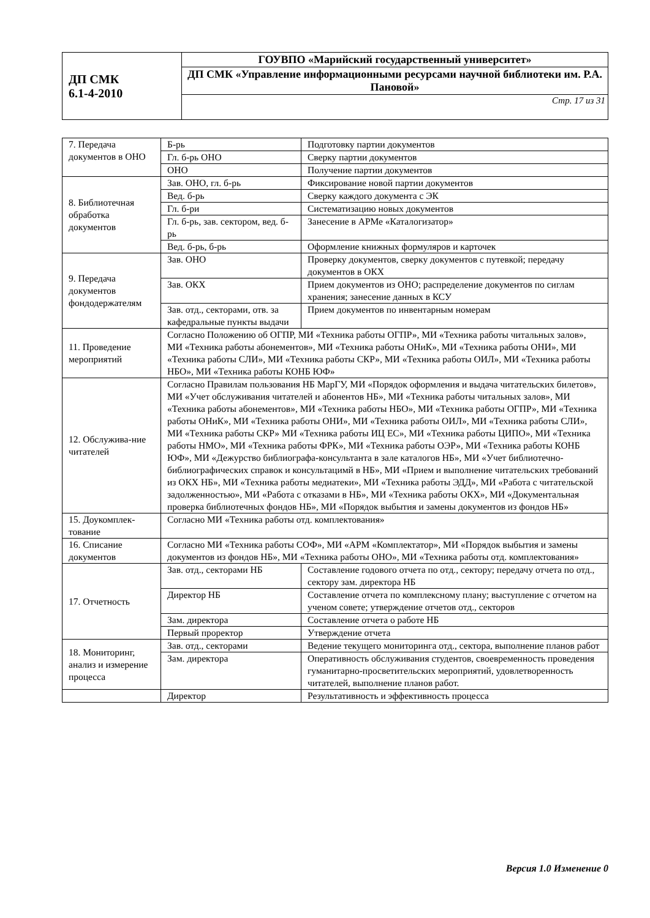| ДП СМК 6.1-4-2010 | ГОУВПО «Марийский государственный университет» |
| | ДП СМК «Управление информационными ресурсами научной библиотеки им. Р.А. Пановой» |
| | Стр. 17 из 31 |
| 7. Передача документов в ОНО | Б-рь | Подготовку партии документов |
| | Гл. б-рь ОНО | Сверку партии документов |
| | ОНО | Получение партии документов |
| 8. Библиотечная обработка документов | Зав. ОНО, гл. б-рь | Фиксирование новой партии документов |
| | Вед. б-рь | Сверку каждого документа с ЭК |
| | Гл. б-ри | Систематизацию новых документов |
| | Гл. б-рь, зав. сектором, вед. б-рь | Занесение в АРМе «Каталогизатор» |
| | Вед. б-рь, б-рь | Оформление книжных формуляров и карточек |
| 9. Передача документов фондодержателям | Зав. ОНО | Проверку документов, сверку документов с путевкой; передачу документов в ОКХ |
| | Зав. ОКХ | Прием документов из ОНО; распределение документов по сиглам хранения; занесение данных в КСУ |
| | Зав. отд., секторами, отв. за кафедральные пункты выдачи | Прием документов по инвентарным номерам |
| 11. Проведение мероприятий | Согласно Положению об ОГПР, МИ «Техника работы ОГПР», МИ «Техника работы читальных залов», МИ «Техника работы абонементов», МИ «Техника работы ОНиК», МИ «Техника работы ОНИ», МИ «Техника работы СЛИ», МИ «Техника работы СКР», МИ «Техника работы ОИЛ», МИ «Техника работы НБО», МИ «Техника работы КОНБ ЮФ» | |
| 12. Обслужива-ние читателей | Согласно Правилам пользования НБ МарГУ, МИ «Порядок оформления и выдача читательских билетов», МИ «Учет обслуживания читателей и абонентов НБ», МИ «Техника работы читальных залов», МИ «Техника работы абонементов», МИ «Техника работы НБО», МИ «Техника работы ОГПР», МИ «Техника работы ОНиК», МИ «Техника работы ОНИ», МИ «Техника работы ОИЛ», МИ «Техника работы СЛИ», МИ «Техника работы СКР» МИ «Техника работы ИЦ ЕС», МИ «Техника работы ЦИПО», МИ «Техника работы НМО», МИ «Техника работы ФРК», МИ «Техника работы ОЭР», МИ «Техника работы КОНБ ЮФ», МИ «Дежурство библиографа-консультанта в зале каталогов НБ», МИ «Учет библиотечно-библиографических справок и консультацимй в НБ», МИ «Прием и выполнение читательских требований из ОКХ НБ», МИ «Техника работы медиатеки», МИ «Техника работы ЭДД», МИ «Работа с читательской задолженностью», МИ «Работа с отказами в НБ», МИ «Техника работы ОКХ», МИ «Документальная проверка библиотечных фондов НБ», МИ «Порядок выбытия и замены документов из фондов НБ» | |
| 15. Доукомплек-тование | Согласно МИ «Техника работы отд. комплектования» | |
| 16. Списание документов | Согласно МИ «Техника работы СОФ», МИ «АРМ «Комплектатор», МИ «Порядок выбытия и замены документов из фондов НБ», МИ «Техника работы ОНО», МИ «Техника работы отд. комплектования» | |
| 17. Отчетность | Зав. отд., секторами НБ | Составление годового отчета по отд., сектору; передачу отчета по отд., сектору зам. директора НБ |
| | Директор НБ | Составление отчета по комплексному плану; выступление с отчетом на ученом совете; утверждение отчетов отд., секторов |
| | Зам. директора | Составление отчета о работе НБ |
| | Первый проректор | Утверждение отчета |
| 18. Мониторинг, анализ и измерение процесса | Зав. отд., секторами | Ведение текущего мониторинга отд., сектора, выполнение планов работ |
| | Зам. директора | Оперативность обслуживания студентов, своевременность проведения гуманитарно-просветительских мероприятий, удовлетворенность читателей, выполнение планов работ. |
| | Директор | Результативность и эффективность процесса |
Версия 1.0 Изменение 0